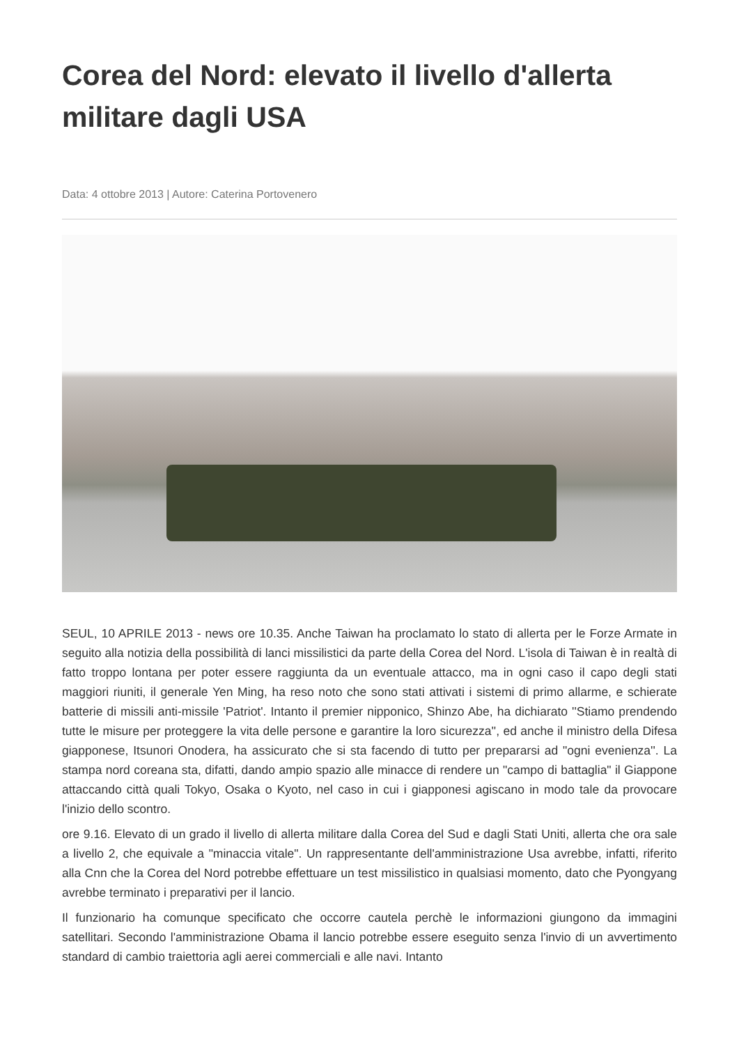Corea del Nord: elevato il livello d'allerta militare dagli USA
Data: 4 ottobre 2013 | Autore: Caterina Portovenero
SEUL, 10 APRILE 2013 - news ore 10.35. Anche Taiwan ha proclamato lo stato di allerta per le Forze Armate in seguito alla notizia della possibilità di lanci missilistici da parte della Corea del Nord. L'isola di Taiwan è in realtà di fatto troppo lontana per poter essere raggiunta da un eventuale attacco, ma in ogni caso il capo degli stati maggiori riuniti, il generale Yen Ming, ha reso noto che sono stati attivati i sistemi di primo allarme, e schierate batterie di missili anti-missile 'Patriot'. Intanto il premier nipponico, Shinzo Abe, ha dichiarato ''Stiamo prendendo tutte le misure per proteggere la vita delle persone e garantire la loro sicurezza'', ed anche il ministro della Difesa giapponese, Itsunori Onodera, ha assicurato che si sta facendo di tutto per prepararsi ad "ogni evenienza''. La stampa nord coreana sta, difatti, dando ampio spazio alle minacce di rendere un "campo di battaglia" il Giappone attaccando città quali Tokyo, Osaka o Kyoto, nel caso in cui i giapponesi agiscano in modo tale da provocare l'inizio dello scontro.
ore 9.16. Elevato di un grado il livello di allerta militare dalla Corea del Sud e dagli Stati Uniti, allerta che ora sale a livello 2, che equivale a "minaccia vitale". Un rappresentante dell'amministrazione Usa avrebbe, infatti, riferito alla Cnn che la Corea del Nord potrebbe effettuare un test missilistico in qualsiasi momento, dato che Pyongyang avrebbe terminato i preparativi per il lancio.
Il funzionario ha comunque specificato che occorre cautela perchè le informazioni giungono da immagini satellitari. Secondo l'amministrazione Obama il lancio potrebbe essere eseguito senza l'invio di un avvertimento standard di cambio traiettoria agli aerei commerciali e alle navi. Intanto